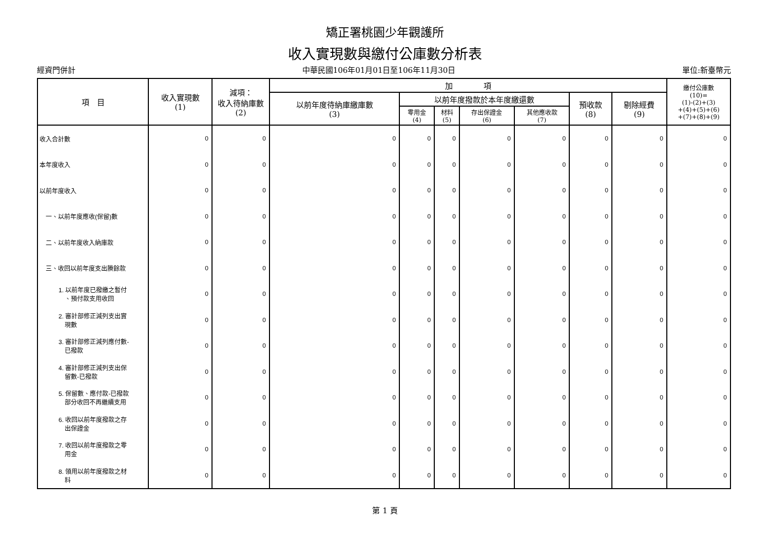矯正署桃園少年觀護所
收入實現數與繳付公庫數分析表
經資門併計 中華民國106年01月01日至106年11月30日 單位:新臺幣元
| 項 目 | 收入實現數 (1) | 減項： 收入待納庫數 (2) | 加 項 | | | | | | | 繳付公庫數 (10)= (1)-(2)+(3) +(4)+(5)+(6) +(7)+(8)+(9) |
| --- | --- | --- | --- | --- | --- | --- | --- | --- | --- | --- |
| | | | 以前年度待納庫繳庫數 (3) | 以前年度撥款於本年度繳還數 | | | | 預收款 (8) | 剔除經費 (9) | |
| | | | | 零用金 (4) | 材料 (5) | 存出保證金 (6) | 其他應收款 (7) | | | |
| 收入合計數 | 0 | 0 | 0 | 0 | 0 | 0 | 0 | 0 | 0 | 0 |
| 本年度收入 | 0 | 0 | 0 | 0 | 0 | 0 | 0 | 0 | 0 | 0 |
| 以前年度收入 | 0 | 0 | 0 | 0 | 0 | 0 | 0 | 0 | 0 | 0 |
| 一、以前年度應收(保留)數 | 0 | 0 | 0 | 0 | 0 | 0 | 0 | 0 | 0 | 0 |
| 二、以前年度收入納庫款 | 0 | 0 | 0 | 0 | 0 | 0 | 0 | 0 | 0 | 0 |
| 三、收回以前年度支出賸餘款 | 0 | 0 | 0 | 0 | 0 | 0 | 0 | 0 | 0 | 0 |
| 1. 以前年度已撥繳之暫付 、預付款支用收回 | 0 | 0 | 0 | 0 | 0 | 0 | 0 | 0 | 0 | 0 |
| 2. 審計部修正減列支出實 現數 | 0 | 0 | 0 | 0 | 0 | 0 | 0 | 0 | 0 | 0 |
| 3. 審計部修正減列應付數- 已撥款 | 0 | 0 | 0 | 0 | 0 | 0 | 0 | 0 | 0 | 0 |
| 4. 審計部修正減列支出保 留數-已撥款 | 0 | 0 | 0 | 0 | 0 | 0 | 0 | 0 | 0 | 0 |
| 5. 保留數、應付款-已撥款 部分收回不再繼續支用 | 0 | 0 | 0 | 0 | 0 | 0 | 0 | 0 | 0 | 0 |
| 6. 收回以前年度撥款之存 出保證金 | 0 | 0 | 0 | 0 | 0 | 0 | 0 | 0 | 0 | 0 |
| 7. 收回以前年度撥款之零 用金 | 0 | 0 | 0 | 0 | 0 | 0 | 0 | 0 | 0 | 0 |
| 8. 領用以前年度撥款之材 料 | 0 | 0 | 0 | 0 | 0 | 0 | 0 | 0 | 0 | 0 |
第 1 頁